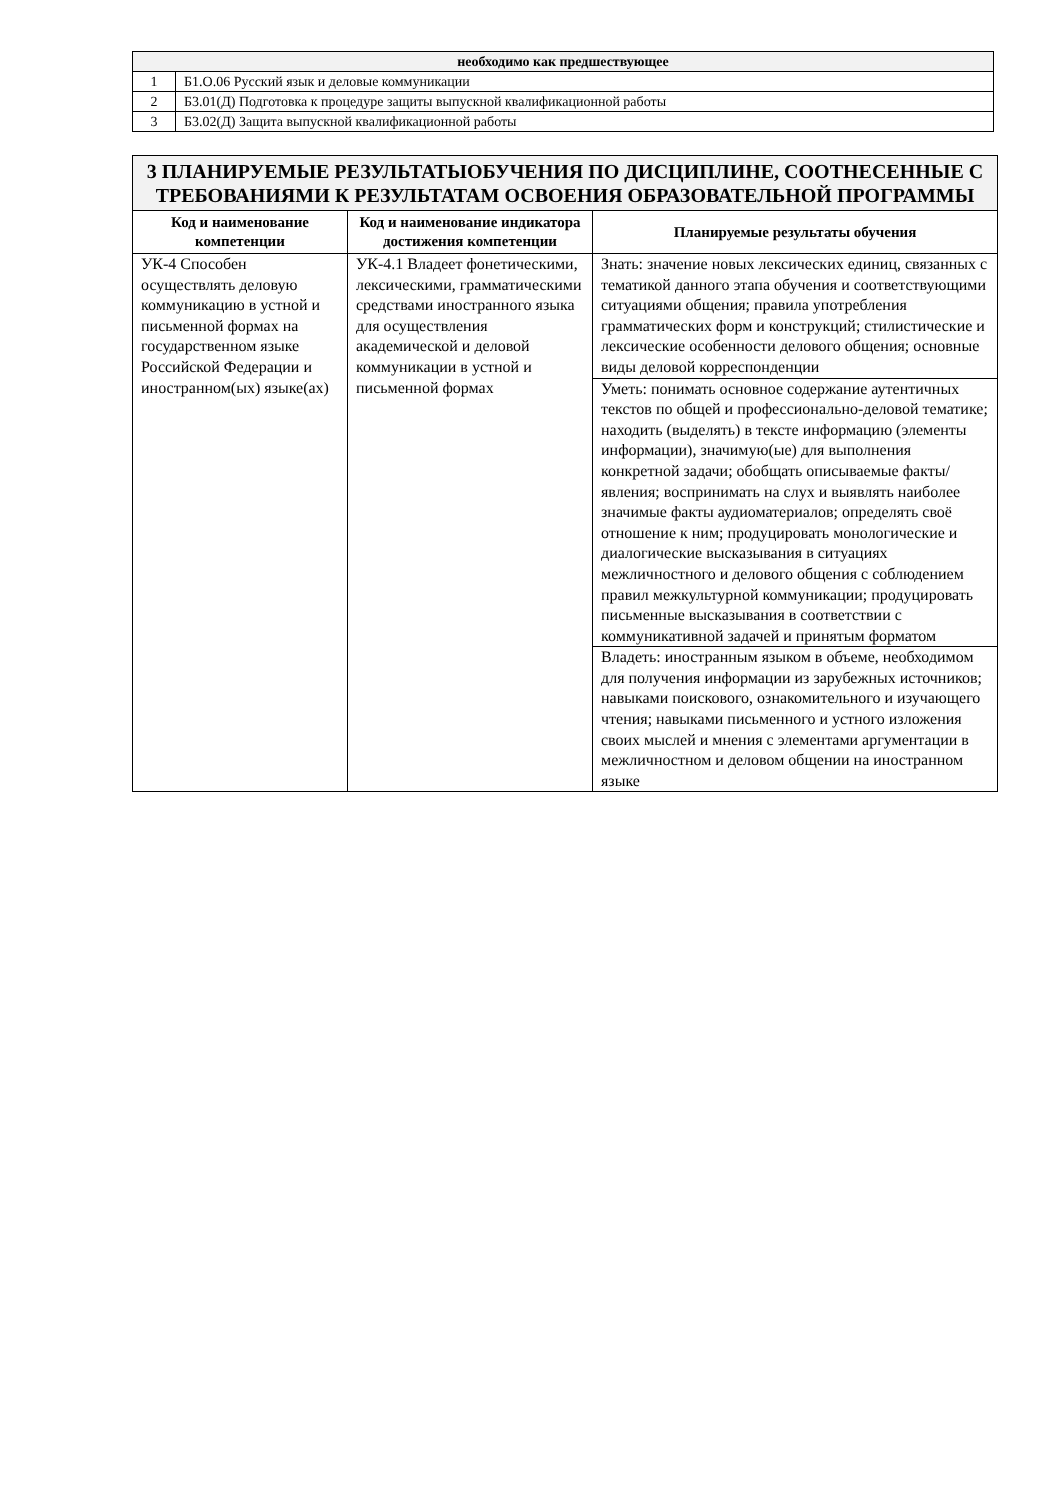| необходимо как предшествующее | |
| --- | --- |
| 1 | Б1.О.06 Русский язык и деловые коммуникации |
| 2 | Б3.01(Д) Подготовка к процедуре защиты выпускной квалификационной работы |
| 3 | Б3.02(Д) Защита выпускной квалификационной работы |
| 3 ПЛАНИРУЕМЫЕ РЕЗУЛЬТАТЫОБУЧЕНИЯ ПО ДИСЦИПЛИНЕ, СООТНЕСЕННЫЕ С ТРЕБОВАНИЯМИ К РЕЗУЛЬТАТАМ ОСВОЕНИЯ ОБРАЗОВАТЕЛЬНОЙ ПРОГРАММЫ | | |
| Код и наименование компетенции | Код и наименование индикатора достижения компетенции | Планируемые результаты обучения |
| УК-4 Способен осуществлять деловую коммуникацию в устной и письменной формах на государственном языке Российской Федерации и иностранном(ых) языке(ах) | УК-4.1 Владеет фонетическими, лексическими, грамматическими средствами иностранного языка для осуществления академической и деловой коммуникации в устной и письменной формах | Знать: значение новых лексических единиц, связанных с тематикой данного этапа обучения и соответствующими ситуациями общения; правила употребления грамматических форм и конструкций; стилистические и лексические особенности делового общения; основные виды деловой корреспонденции |
| | | Уметь: понимать основное содержание аутентичных текстов по общей и профессионально-деловой тематике; находить (выделять) в тексте информацию (элементы информации), значимую(ые) для выполнения конкретной задачи; обобщать описываемые факты/ явления; воспринимать на слух и выявлять наиболее значимые факты аудиоматериалов; определять своё отношение к ним; продуцировать монологические и диалогические высказывания в ситуациях межличностного и делового общения с соблюдением правил межкультурной коммуникации; продуцировать письменные высказывания в соответствии с коммуникативной задачей и принятым форматом |
| | | Владеть: иностранным языком в объеме, необходимом для получения информации из зарубежных источников; навыками поискового, ознакомительного и изучающего чтения; навыками письменного и устного изложения своих мыслей и мнения с элементами аргументации в межличностном и деловом общении на иностранном языке |